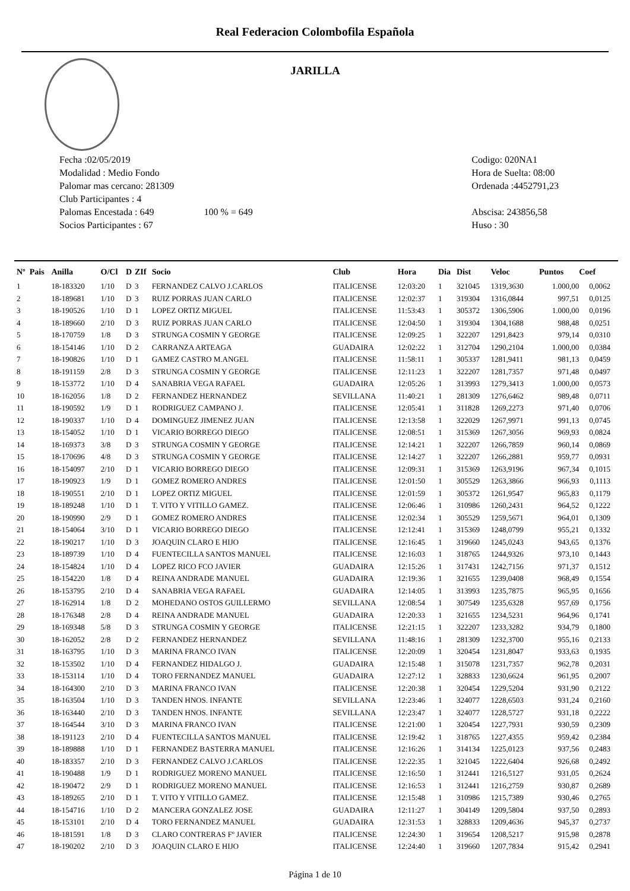Real Federacion Colombofila Española
JARILLA
Fecha :02/05/2019
Modalidad : Medio Fondo
Palomar mas cercano: 281309
Club Participantes : 4
Palomas Encestada : 649 100 % = 649
Socios Participantes : 67
Codigo: 020NA1
Hora de Suelta: 08:00
Ordenada :4452791,23
Abscisa: 243856,58
Huso : 30
| Nº | Pais | Anilla | O/Cl | D | ZIf | Socio | Club | Hora | Dia | Dist | Veloc | Puntos | Coef |
| --- | --- | --- | --- | --- | --- | --- | --- | --- | --- | --- | --- | --- | --- |
| 1 | | 18-183320 | 1/10 | D | 3 | FERNANDEZ CALVO J.CARLOS | ITALICENSE | 12:03:20 | 1 | 321045 | 1319,3630 | 1.000,00 | 0,0062 |
| 2 | | 18-189681 | 1/10 | D | 3 | RUIZ PORRAS JUAN CARLO | ITALICENSE | 12:02:37 | 1 | 319304 | 1316,0844 | 997,51 | 0,0125 |
| 3 | | 18-190526 | 1/10 | D | 1 | LOPEZ ORTIZ MIGUEL | ITALICENSE | 11:53:43 | 1 | 305372 | 1306,5906 | 1.000,00 | 0,0196 |
| 4 | | 18-189660 | 2/10 | D | 3 | RUIZ PORRAS JUAN CARLO | ITALICENSE | 12:04:50 | 1 | 319304 | 1304,1688 | 988,48 | 0,0251 |
| 5 | | 18-170759 | 1/8 | D | 3 | STRUNGA COSMIN Y GEORGE | ITALICENSE | 12:09:25 | 1 | 322207 | 1291,8423 | 979,14 | 0,0310 |
| 6 | | 18-154146 | 1/10 | D | 2 | CARRANZA ARTEAGA | GUADAIRA | 12:02:22 | 1 | 312704 | 1290,2104 | 1.000,00 | 0,0384 |
| 7 | | 18-190826 | 1/10 | D | 1 | GAMEZ CASTRO M.ANGEL | ITALICENSE | 11:58:11 | 1 | 305337 | 1281,9411 | 981,13 | 0,0459 |
| 8 | | 18-191159 | 2/8 | D | 3 | STRUNGA COSMIN Y GEORGE | ITALICENSE | 12:11:23 | 1 | 322207 | 1281,7357 | 971,48 | 0,0497 |
| 9 | | 18-153772 | 1/10 | D | 4 | SANABRIA VEGA RAFAEL | GUADAIRA | 12:05:26 | 1 | 313993 | 1279,3413 | 1.000,00 | 0,0573 |
| 10 | | 18-162056 | 1/8 | D | 2 | FERNANDEZ HERNANDEZ | SEVILLANA | 11:40:21 | 1 | 281309 | 1276,6462 | 989,48 | 0,0711 |
| 11 | | 18-190592 | 1/9 | D | 1 | RODRIGUEZ CAMPANO J. | ITALICENSE | 12:05:41 | 1 | 311828 | 1269,2273 | 971,40 | 0,0706 |
| 12 | | 18-190337 | 1/10 | D | 4 | DOMINGUEZ JIMENEZ JUAN | ITALICENSE | 12:13:58 | 1 | 322029 | 1267,9971 | 991,13 | 0,0745 |
| 13 | | 18-154052 | 1/10 | D | 1 | VICARIO BORREGO DIEGO | ITALICENSE | 12:08:51 | 1 | 315369 | 1267,3056 | 969,93 | 0,0824 |
| 14 | | 18-169373 | 3/8 | D | 3 | STRUNGA COSMIN Y GEORGE | ITALICENSE | 12:14:21 | 1 | 322207 | 1266,7859 | 960,14 | 0,0869 |
| 15 | | 18-170696 | 4/8 | D | 3 | STRUNGA COSMIN Y GEORGE | ITALICENSE | 12:14:27 | 1 | 322207 | 1266,2881 | 959,77 | 0,0931 |
| 16 | | 18-154097 | 2/10 | D | 1 | VICARIO BORREGO DIEGO | ITALICENSE | 12:09:31 | 1 | 315369 | 1263,9196 | 967,34 | 0,1015 |
| 17 | | 18-190923 | 1/9 | D | 1 | GOMEZ ROMERO ANDRES | ITALICENSE | 12:01:50 | 1 | 305529 | 1263,3866 | 966,93 | 0,1113 |
| 18 | | 18-190551 | 2/10 | D | 1 | LOPEZ ORTIZ MIGUEL | ITALICENSE | 12:01:59 | 1 | 305372 | 1261,9547 | 965,83 | 0,1179 |
| 19 | | 18-189248 | 1/10 | D | 1 | T. VITO Y VITILLO GAMEZ. | ITALICENSE | 12:06:46 | 1 | 310986 | 1260,2431 | 964,52 | 0,1222 |
| 20 | | 18-190990 | 2/9 | D | 1 | GOMEZ ROMERO ANDRES | ITALICENSE | 12:02:34 | 1 | 305529 | 1259,5671 | 964,01 | 0,1309 |
| 21 | | 18-154064 | 3/10 | D | 1 | VICARIO BORREGO DIEGO | ITALICENSE | 12:12:41 | 1 | 315369 | 1248,0799 | 955,21 | 0,1332 |
| 22 | | 18-190217 | 1/10 | D | 3 | JOAQUIN CLARO E HIJO | ITALICENSE | 12:16:45 | 1 | 319660 | 1245,0243 | 943,65 | 0,1376 |
| 23 | | 18-189739 | 1/10 | D | 4 | FUENTECILLA SANTOS MANUEL | ITALICENSE | 12:16:03 | 1 | 318765 | 1244,9326 | 973,10 | 0,1443 |
| 24 | | 18-154824 | 1/10 | D | 4 | LOPEZ RICO FCO JAVIER | GUADAIRA | 12:15:26 | 1 | 317431 | 1242,7156 | 971,37 | 0,1512 |
| 25 | | 18-154220 | 1/8 | D | 4 | REINA ANDRADE MANUEL | GUADAIRA | 12:19:36 | 1 | 321655 | 1239,0408 | 968,49 | 0,1554 |
| 26 | | 18-153795 | 2/10 | D | 4 | SANABRIA VEGA RAFAEL | GUADAIRA | 12:14:05 | 1 | 313993 | 1235,7875 | 965,95 | 0,1656 |
| 27 | | 18-162914 | 1/8 | D | 2 | MOHEDANO OSTOS GUILLERMO | SEVILLANA | 12:08:54 | 1 | 307549 | 1235,6328 | 957,69 | 0,1756 |
| 28 | | 18-176348 | 2/8 | D | 4 | REINA ANDRADE MANUEL | GUADAIRA | 12:20:33 | 1 | 321655 | 1234,5231 | 964,96 | 0,1741 |
| 29 | | 18-169348 | 5/8 | D | 3 | STRUNGA COSMIN Y GEORGE | ITALICENSE | 12:21:15 | 1 | 322207 | 1233,3282 | 934,79 | 0,1800 |
| 30 | | 18-162052 | 2/8 | D | 2 | FERNANDEZ HERNANDEZ | SEVILLANA | 11:48:16 | 1 | 281309 | 1232,3700 | 955,16 | 0,2133 |
| 31 | | 18-163795 | 1/10 | D | 3 | MARINA FRANCO IVAN | ITALICENSE | 12:20:09 | 1 | 320454 | 1231,8047 | 933,63 | 0,1935 |
| 32 | | 18-153502 | 1/10 | D | 4 | FERNANDEZ HIDALGO J. | GUADAIRA | 12:15:48 | 1 | 315078 | 1231,7357 | 962,78 | 0,2031 |
| 33 | | 18-153114 | 1/10 | D | 4 | TORO FERNANDEZ MANUEL | GUADAIRA | 12:27:12 | 1 | 328833 | 1230,6624 | 961,95 | 0,2007 |
| 34 | | 18-164300 | 2/10 | D | 3 | MARINA FRANCO IVAN | ITALICENSE | 12:20:38 | 1 | 320454 | 1229,5204 | 931,90 | 0,2122 |
| 35 | | 18-163504 | 1/10 | D | 3 | TANDEN HNOS. INFANTE | SEVILLANA | 12:23:46 | 1 | 324077 | 1228,6503 | 931,24 | 0,2160 |
| 36 | | 18-163440 | 2/10 | D | 3 | TANDEN HNOS. INFANTE | SEVILLANA | 12:23:47 | 1 | 324077 | 1228,5727 | 931,18 | 0,2222 |
| 37 | | 18-164544 | 3/10 | D | 3 | MARINA FRANCO IVAN | ITALICENSE | 12:21:00 | 1 | 320454 | 1227,7931 | 930,59 | 0,2309 |
| 38 | | 18-191123 | 2/10 | D | 4 | FUENTECILLA SANTOS MANUEL | ITALICENSE | 12:19:42 | 1 | 318765 | 1227,4355 | 959,42 | 0,2384 |
| 39 | | 18-189888 | 1/10 | D | 1 | FERNANDEZ BASTERRA MANUEL | ITALICENSE | 12:16:26 | 1 | 314134 | 1225,0123 | 937,56 | 0,2483 |
| 40 | | 18-183357 | 2/10 | D | 3 | FERNANDEZ CALVO J.CARLOS | ITALICENSE | 12:22:35 | 1 | 321045 | 1222,6404 | 926,68 | 0,2492 |
| 41 | | 18-190488 | 1/9 | D | 1 | RODRIGUEZ MORENO MANUEL | ITALICENSE | 12:16:50 | 1 | 312441 | 1216,5127 | 931,05 | 0,2624 |
| 42 | | 18-190472 | 2/9 | D | 1 | RODRIGUEZ MORENO MANUEL | ITALICENSE | 12:16:53 | 1 | 312441 | 1216,2759 | 930,87 | 0,2689 |
| 43 | | 18-189265 | 2/10 | D | 1 | T. VITO Y VITILLO GAMEZ. | ITALICENSE | 12:15:48 | 1 | 310986 | 1215,7389 | 930,46 | 0,2765 |
| 44 | | 18-154716 | 1/10 | D | 2 | MANCERA GONZALEZ JOSE | GUADAIRA | 12:11:27 | 1 | 304149 | 1209,5804 | 937,50 | 0,2893 |
| 45 | | 18-153101 | 2/10 | D | 4 | TORO FERNANDEZ MANUEL | GUADAIRA | 12:31:53 | 1 | 328833 | 1209,4636 | 945,37 | 0,2737 |
| 46 | | 18-181591 | 1/8 | D | 3 | CLARO CONTRERAS Fº JAVIER | ITALICENSE | 12:24:30 | 1 | 319654 | 1208,5217 | 915,98 | 0,2878 |
| 47 | | 18-190202 | 2/10 | D | 3 | JOAQUIN CLARO E HIJO | ITALICENSE | 12:24:40 | 1 | 319660 | 1207,7834 | 915,42 | 0,2941 |
Página 1 de 10